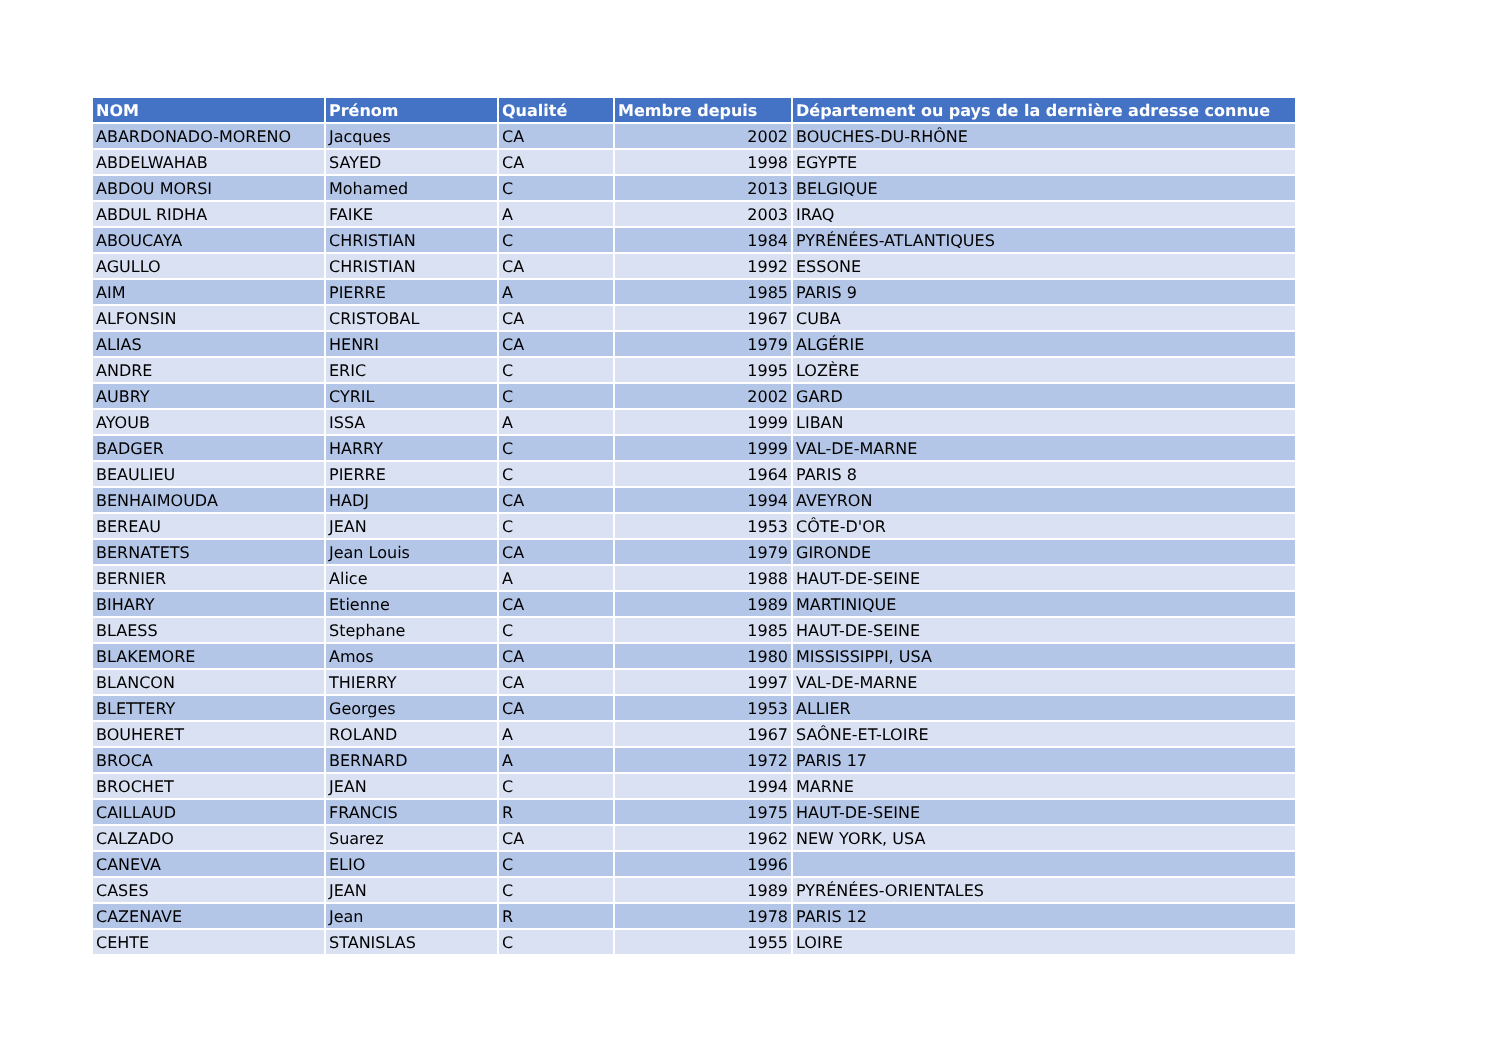| NOM | Prénom | Qualité | Membre depuis | Département ou pays de la dernière adresse connue |
| --- | --- | --- | --- | --- |
| ABARDONADO-MORENO | Jacques | CA | 2002 | BOUCHES-DU-RHÔNE |
| ABDELWAHAB | SAYED | CA | 1998 | EGYPTE |
| ABDOU MORSI | Mohamed | C | 2013 | BELGIQUE |
| ABDUL RIDHA | FAIKE | A | 2003 | IRAQ |
| ABOUCAYA | CHRISTIAN | C | 1984 | PYRÉNÉES-ATLANTIQUES |
| AGULLO | CHRISTIAN | CA | 1992 | ESSONE |
| AIM | PIERRE | A | 1985 | PARIS 9 |
| ALFONSIN | CRISTOBAL | CA | 1967 | CUBA |
| ALIAS | HENRI | CA | 1979 | ALGÉRIE |
| ANDRE | ERIC | C | 1995 | LOZÈRE |
| AUBRY | CYRIL | C | 2002 | GARD |
| AYOUB | ISSA | A | 1999 | LIBAN |
| BADGER | HARRY | C | 1999 | VAL-DE-MARNE |
| BEAULIEU | PIERRE | C | 1964 | PARIS 8 |
| BENHAIMOUDA | HADJ | CA | 1994 | AVEYRON |
| BEREAU | JEAN | C | 1953 | CÔTE-D'OR |
| BERNATETS | Jean Louis | CA | 1979 | GIRONDE |
| BERNIER | Alice | A | 1988 | HAUT-DE-SEINE |
| BIHARY | Etienne | CA | 1989 | MARTINIQUE |
| BLAESS | Stephane | C | 1985 | HAUT-DE-SEINE |
| BLAKEMORE | Amos | CA | 1980 | MISSISSIPPI, USA |
| BLANCON | THIERRY | CA | 1997 | VAL-DE-MARNE |
| BLETTERY | Georges | CA | 1953 | ALLIER |
| BOUHERET | ROLAND | A | 1967 | SAÔNE-ET-LOIRE |
| BROCA | BERNARD | A | 1972 | PARIS 17 |
| BROCHET | JEAN | C | 1994 | MARNE |
| CAILLAUD | FRANCIS | R | 1975 | HAUT-DE-SEINE |
| CALZADO | Suarez | CA | 1962 | NEW YORK, USA |
| CANEVA | ELIO | C | 1996 | |
| CASES | JEAN | C | 1989 | PYRÉNÉES-ORIENTALES |
| CAZENAVE | Jean | R | 1978 | PARIS 12 |
| CEHTE | STANISLAS | C | 1955 | LOIRE |